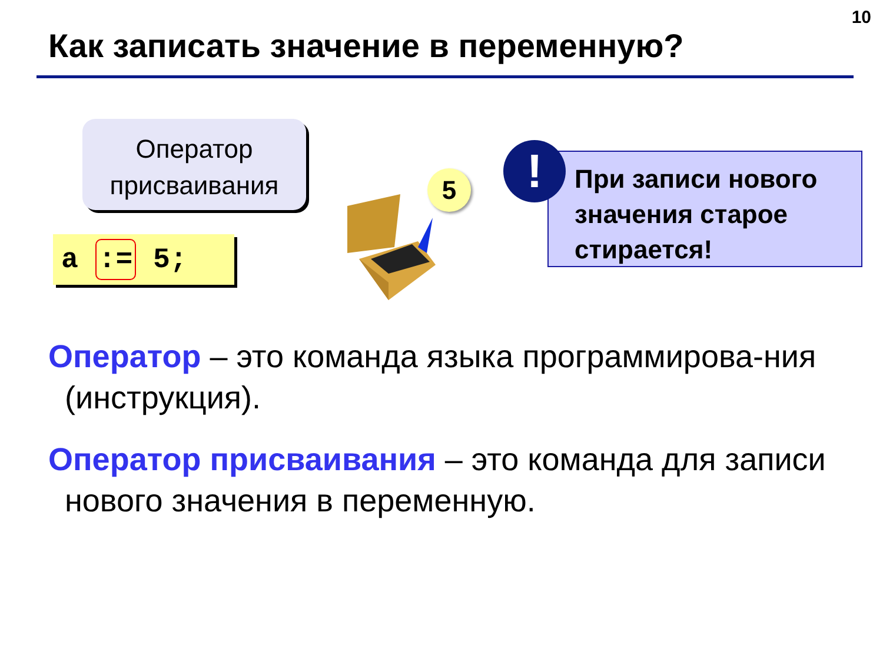10
Как записать значение в переменную?
Оператор
присваивания
a := 5;
5
При записи нового значения старое стирается!
!
Оператор – это команда языка программирова-ния (инструкция).
Оператор присваивания – это команда для записи нового значения в переменную.